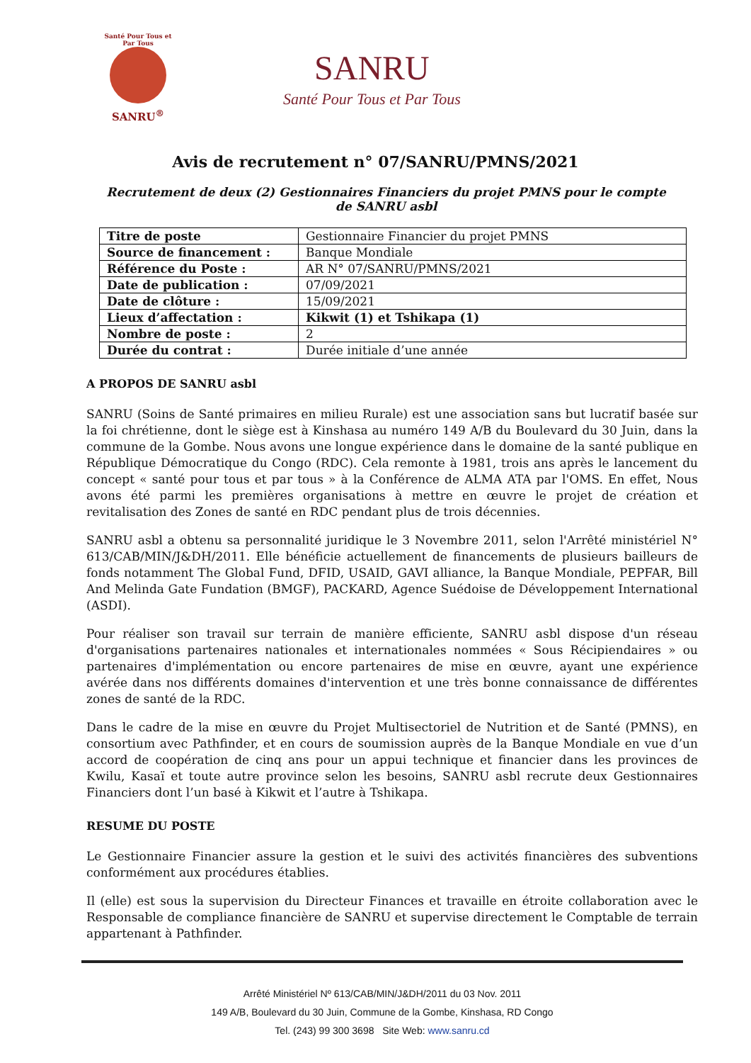Santé Pour Tous et Par Tous
SANRU<sup>®</sup>
SANRU
Santé Pour Tous et Par Tous
Avis de recrutement n° 07/SANRU/PMNS/2021
Recrutement de deux (2) Gestionnaires Financiers du projet PMNS pour le compte de SANRU asbl
| Titre de poste | Gestionnaire Financier du projet PMNS |
| Source de financement : | Banque Mondiale |
| Référence du Poste : | AR N° 07/SANRU/PMNS/2021 |
| Date de publication : | 07/09/2021 |
| Date de clôture : | 15/09/2021 |
| Lieux d’affectation : | Kikwit (1) et Tshikapa (1) |
| Nombre de poste : | 2 |
| Durée du contrat : | Durée initiale d’une année |
A PROPOS DE SANRU asbl
SANRU (Soins de Santé primaires en milieu Rurale) est une association sans but lucratif basée sur la foi chrétienne, dont le siège est à Kinshasa au numéro 149 A/B du Boulevard du 30 Juin, dans la commune de la Gombe. Nous avons une longue expérience dans le domaine de la santé publique en République Démocratique du Congo (RDC). Cela remonte à 1981, trois ans après le lancement du concept « santé pour tous et par tous » à la Conférence de ALMA ATA par l'OMS. En effet, Nous avons été parmi les premières organisations à mettre en œuvre le projet de création et revitalisation des Zones de santé en RDC pendant plus de trois décennies.
SANRU asbl a obtenu sa personnalité juridique le 3 Novembre 2011, selon l'Arrêté ministériel N° 613/CAB/MIN/J&DH/2011. Elle bénéficie actuellement de financements de plusieurs bailleurs de fonds notamment The Global Fund, DFID, USAID, GAVI alliance, la Banque Mondiale, PEPFAR, Bill And Melinda Gate Fundation (BMGF), PACKARD, Agence Suédoise de Développement International (ASDI).
Pour réaliser son travail sur terrain de manière efficiente, SANRU asbl dispose d'un réseau d'organisations partenaires nationales et internationales nommées « Sous Récipiendaires » ou partenaires d'implémentation ou encore partenaires de mise en œuvre, ayant une expérience avérée dans nos différents domaines d'intervention et une très bonne connaissance de différentes zones de santé de la RDC.
Dans le cadre de la mise en œuvre du Projet Multisectoriel de Nutrition et de Santé (PMNS), en consortium avec Pathfinder, et en cours de soumission auprès de la Banque Mondiale en vue d’un accord de coopération de cinq ans pour un appui technique et financier dans les provinces de Kwilu, Kasaï et toute autre province selon les besoins, SANRU asbl recrute deux Gestionnaires Financiers dont l’un basé à Kikwit et l’autre à Tshikapa.
RESUME DU POSTE
Le Gestionnaire Financier assure la gestion et le suivi des activités financières des subventions conformément aux procédures établies.
Il (elle) est sous la supervision du Directeur Finances et travaille en étroite collaboration avec le Responsable de compliance financière de SANRU et supervise directement le Comptable de terrain appartenant à Pathfinder.
Arrêté Ministériel Nº 613/CAB/MIN/J&DH/2011 du 03 Nov. 2011
149 A/B, Boulevard du 30 Juin, Commune de la Gombe, Kinshasa, RD Congo
Tel. (243) 99 300 3698 Site Web: www.sanru.cd